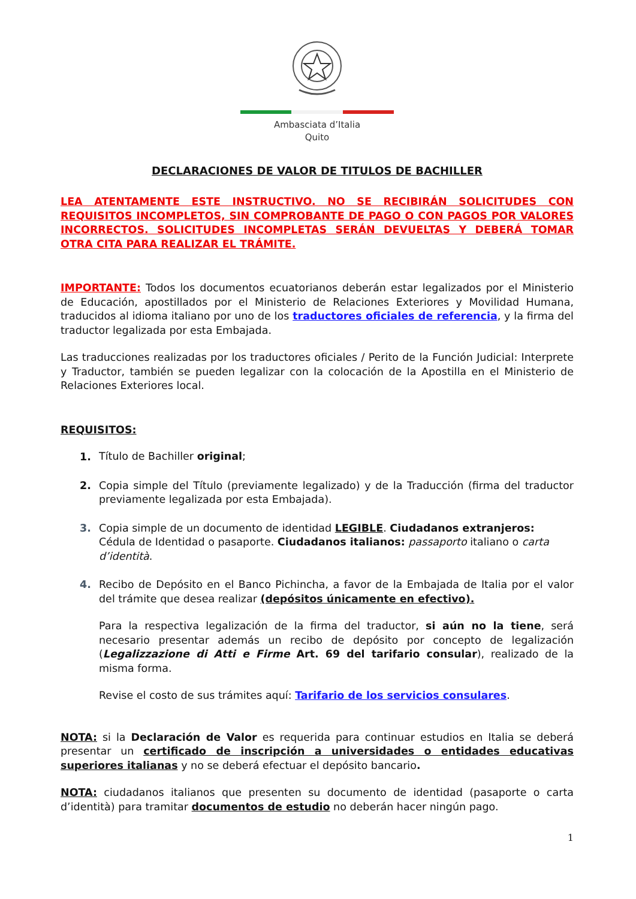Ambasciata d’Italia
Quito
DECLARACIONES DE VALOR DE TITULOS DE BACHILLER
LEA ATENTAMENTE ESTE INSTRUCTIVO. NO SE RECIBIRÁN SOLICITUDES CON REQUISITOS INCOMPLETOS, SIN COMPROBANTE DE PAGO O CON PAGOS POR VALORES INCORRECTOS. SOLICITUDES INCOMPLETAS SERÁN DEVUELTAS Y DEBERÁ TOMAR OTRA CITA PARA REALIZAR EL TRÁMITE.
IMPORTANTE: Todos los documentos ecuatorianos deberán estar legalizados por el Ministerio de Educación, apostillados por el Ministerio de Relaciones Exteriores y Movilidad Humana, traducidos al idioma italiano por uno de los traductores oficiales de referencia, y la firma del traductor legalizada por esta Embajada.
Las traducciones realizadas por los traductores oficiales / Perito de la Función Judicial: Interprete y Traductor, también se pueden legalizar con la colocación de la Apostilla en el Ministerio de Relaciones Exteriores local.
REQUISITOS:
1.
Título de Bachiller original;
2. Copia simple del Título (previamente legalizado) y de la Traducción (firma del traductor previamente legalizada por esta Embajada).
3. Copia simple de un documento de identidad LEGIBLE. Ciudadanos extranjeros: Cédula de Identidad o pasaporte. Ciudadanos italianos: passaporto italiano o carta d’identità.
4. Recibo de Depósito en el Banco Pichincha, a favor de la Embajada de Italia por el valor del trámite que desea realizar (depósitos únicamente en efectivo).
Para la respectiva legalización de la firma del traductor, si aún no la tiene, será necesario presentar además un recibo de depósito por concepto de legalización (Legalizzazione di Atti e Firme Art. 69 del tarifario consular), realizado de la misma forma.
Revise el costo de sus trámites aquí: Tarifario de los servicios consulares.
NOTA: si la Declaración de Valor es requerida para continuar estudios en Italia se deberá presentar un certificado de inscripción a universidades o entidades educativas superiores italianas y no se deberá efectuar el depósito bancario.
NOTA: ciudadanos italianos que presenten su documento de identidad (pasaporte o carta d’identità) para tramitar documentos de estudio no deberán hacer ningún pago.
1